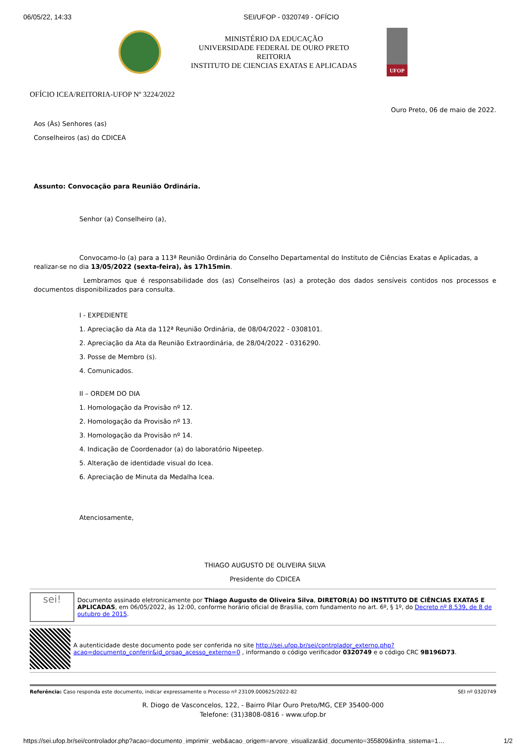06/05/22, 14:33 SEI/UFOP - 0320749 - OFÍCIO
MINISTÉRIO DA EDUCAÇÃO
UNIVERSIDADE FEDERAL DE OURO PRETO
REITORIA
INSTITUTO DE CIENCIAS EXATAS E APLICADAS
UFOP
OFÍCIO ICEA/REITORIA-UFOP Nº 3224/2022
Ouro Preto, 06 de maio de 2022.
Aos (Às) Senhores (as)
Conselheiros (as) do CDICEA
Assunto: Convocação para Reunião Ordinária.
Senhor (a) Conselheiro (a),
Convocamo-lo (a) para a 113ª Reunião Ordinária do Conselho Departamental do Instituto de Ciências Exatas e Aplicadas, a realizar-se no dia 13/05/2022 (sexta-feira), às 17h15min.
Lembramos que é responsabilidade dos (as) Conselheiros (as) a proteção dos dados sensíveis contidos nos processos e documentos disponibilizados para consulta.
I - EXPEDIENTE
1. Apreciação da Ata da 112ª Reunião Ordinária, de 08/04/2022 - 0308101.
2. Apreciação da Ata da Reunião Extraordinária, de 28/04/2022 - 0316290.
3. Posse de Membro (s).
4. Comunicados.
II – ORDEM DO DIA
1. Homologação da Provisão nº 12.
2. Homologação da Provisão nº 13.
3. Homologação da Provisão nº 14.
4. Indicação de Coordenador (a) do laboratório Nipeetep.
5. Alteração de identidade visual do Icea.
6. Apreciação de Minuta da Medalha Icea.
Atenciosamente,
THIAGO AUGUSTO DE OLIVEIRA SILVA
Presidente do CDICEA
sei!
Documento assinado eletronicamente por Thiago Augusto de Oliveira Silva, DIRETOR(A) DO INSTITUTO DE CIÊNCIAS EXATAS E APLICADAS, em 06/05/2022, às 12:00, conforme horário oficial de Brasília, com fundamento no art. 6º, § 1º, do Decreto nº 8.539, de 8 de outubro de 2015.
A autenticidade deste documento pode ser conferida no site http://sei.ufop.br/sei/controlador_externo.php?acao=documento_conferir&id_orgao_acesso_externo=0 , informando o código verificador 0320749 e o código CRC 9B196D73.
Referência: Caso responda este documento, indicar expressamente o Processo nº 23109.000625/2022-82 SEI nº 0320749
R. Diogo de Vasconcelos, 122, - Bairro Pilar Ouro Preto/MG, CEP 35400-000
Telefone: (31)3808-0816 - www.ufop.br
https://sei.ufop.br/sei/controlador.php?acao=documento_imprimir_web&acao_origem=arvore_visualizar&id_documento=355809&infra_sistema=1… 1/2